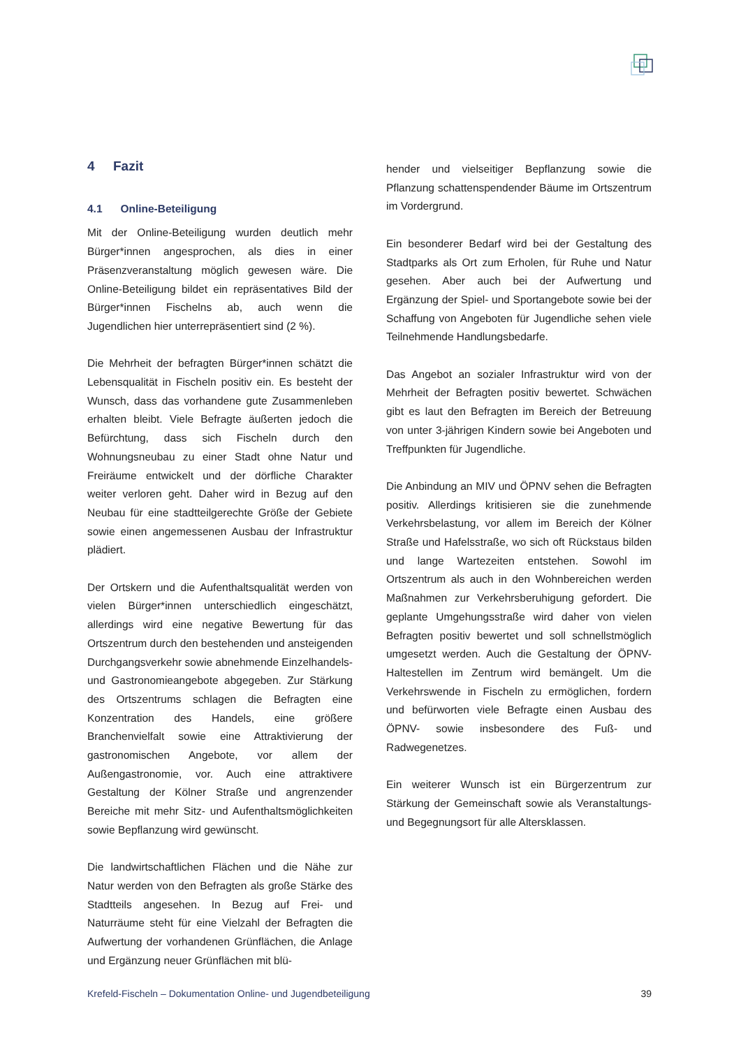4 Fazit
4.1 Online-Beteiligung
Mit der Online-Beteiligung wurden deutlich mehr Bürger*innen angesprochen, als dies in einer Präsenzveranstaltung möglich gewesen wäre. Die Online-Beteiligung bildet ein repräsentatives Bild der Bürger*innen Fischelns ab, auch wenn die Jugendlichen hier unterrepräsentiert sind (2 %).
Die Mehrheit der befragten Bürger*innen schätzt die Lebensqualität in Fischeln positiv ein. Es besteht der Wunsch, dass das vorhandene gute Zusammenleben erhalten bleibt. Viele Befragte äußerten jedoch die Befürchtung, dass sich Fischeln durch den Wohnungsneubau zu einer Stadt ohne Natur und Freiräume entwickelt und der dörfliche Charakter weiter verloren geht. Daher wird in Bezug auf den Neubau für eine stadtteilgerechte Größe der Gebiete sowie einen angemessenen Ausbau der Infrastruktur plädiert.
Der Ortskern und die Aufenthaltsqualität werden von vielen Bürger*innen unterschiedlich eingeschätzt, allerdings wird eine negative Bewertung für das Ortszentrum durch den bestehenden und ansteigenden Durchgangsverkehr sowie abnehmende Einzelhandels- und Gastronomieangebote abgegeben. Zur Stärkung des Ortszentrums schlagen die Befragten eine Konzentration des Handels, eine größere Branchenvielfalt sowie eine Attraktivierung der gastronomischen Angebote, vor allem der Außengastronomie, vor. Auch eine attraktivere Gestaltung der Kölner Straße und angrenzender Bereiche mit mehr Sitz- und Aufenthaltsmöglichkeiten sowie Bepflanzung wird gewünscht.
Die landwirtschaftlichen Flächen und die Nähe zur Natur werden von den Befragten als große Stärke des Stadtteils angesehen. In Bezug auf Frei- und Naturräume steht für eine Vielzahl der Befragten die Aufwertung der vorhandenen Grünflächen, die Anlage und Ergänzung neuer Grünflächen mit blü-
hender und vielseitiger Bepflanzung sowie die Pflanzung schattenspendender Bäume im Ortszentrum im Vordergrund.
Ein besonderer Bedarf wird bei der Gestaltung des Stadtparks als Ort zum Erholen, für Ruhe und Natur gesehen. Aber auch bei der Aufwertung und Ergänzung der Spiel- und Sportangebote sowie bei der Schaffung von Angeboten für Jugendliche sehen viele Teilnehmende Handlungsbedarfe.
Das Angebot an sozialer Infrastruktur wird von der Mehrheit der Befragten positiv bewertet. Schwächen gibt es laut den Befragten im Bereich der Betreuung von unter 3-jährigen Kindern sowie bei Angeboten und Treffpunkten für Jugendliche.
Die Anbindung an MIV und ÖPNV sehen die Befragten positiv. Allerdings kritisieren sie die zunehmende Verkehrsbelastung, vor allem im Bereich der Kölner Straße und Hafelsstraße, wo sich oft Rückstaus bilden und lange Wartezeiten entstehen. Sowohl im Ortszentrum als auch in den Wohnbereichen werden Maßnahmen zur Verkehrsberuhigung gefordert. Die geplante Umgehungsstraße wird daher von vielen Befragten positiv bewertet und soll schnellstmöglich umgesetzt werden. Auch die Gestaltung der ÖPNV-Haltestellen im Zentrum wird bemängelt. Um die Verkehrswende in Fischeln zu ermöglichen, fordern und befürworten viele Befragte einen Ausbau des ÖPNV- sowie insbesondere des Fuß- und Radwegenetzes.
Ein weiterer Wunsch ist ein Bürgerzentrum zur Stärkung der Gemeinschaft sowie als Veranstaltungs- und Begegnungsort für alle Altersklassen.
Krefeld-Fischeln – Dokumentation Online- und Jugendbeteiligung 39